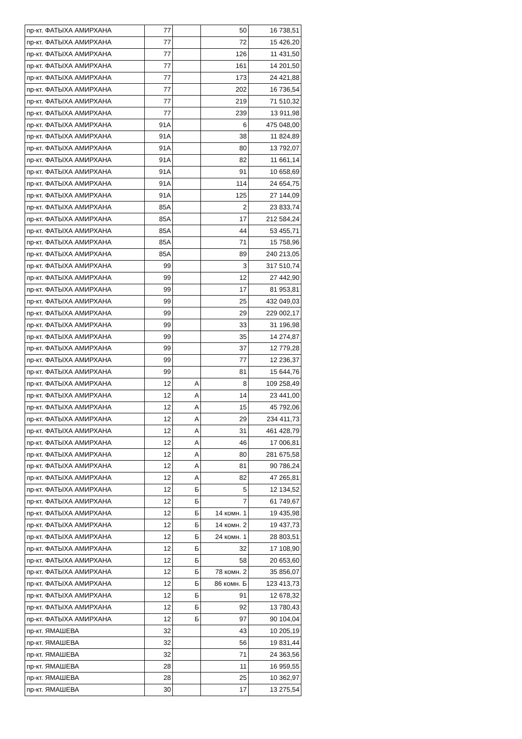| пр-кт. ФАТЫХА АМИРХАНА | 77 | | 50 | 16 738,51 |
| пр-кт. ФАТЫХА АМИРХАНА | 77 | | 72 | 15 426,20 |
| пр-кт. ФАТЫХА АМИРХАНА | 77 | | 126 | 11 431,50 |
| пр-кт. ФАТЫХА АМИРХАНА | 77 | | 161 | 14 201,50 |
| пр-кт. ФАТЫХА АМИРХАНА | 77 | | 173 | 24 421,88 |
| пр-кт. ФАТЫХА АМИРХАНА | 77 | | 202 | 16 736,54 |
| пр-кт. ФАТЫХА АМИРХАНА | 77 | | 219 | 71 510,32 |
| пр-кт. ФАТЫХА АМИРХАНА | 77 | | 239 | 13 911,98 |
| пр-кт. ФАТЫХА АМИРХАНА | 91А | | 6 | 475 048,00 |
| пр-кт. ФАТЫХА АМИРХАНА | 91А | | 38 | 11 824,89 |
| пр-кт. ФАТЫХА АМИРХАНА | 91А | | 80 | 13 792,07 |
| пр-кт. ФАТЫХА АМИРХАНА | 91А | | 82 | 11 661,14 |
| пр-кт. ФАТЫХА АМИРХАНА | 91А | | 91 | 10 658,69 |
| пр-кт. ФАТЫХА АМИРХАНА | 91А | | 114 | 24 654,75 |
| пр-кт. ФАТЫХА АМИРХАНА | 91А | | 125 | 27 144,09 |
| пр-кт. ФАТЫХА АМИРХАНА | 85А | | 2 | 23 833,74 |
| пр-кт. ФАТЫХА АМИРХАНА | 85А | | 17 | 212 584,24 |
| пр-кт. ФАТЫХА АМИРХАНА | 85А | | 44 | 53 455,71 |
| пр-кт. ФАТЫХА АМИРХАНА | 85А | | 71 | 15 758,96 |
| пр-кт. ФАТЫХА АМИРХАНА | 85А | | 89 | 240 213,05 |
| пр-кт. ФАТЫХА АМИРХАНА | 99 | | 3 | 317 510,74 |
| пр-кт. ФАТЫХА АМИРХАНА | 99 | | 12 | 27 442,90 |
| пр-кт. ФАТЫХА АМИРХАНА | 99 | | 17 | 81 953,81 |
| пр-кт. ФАТЫХА АМИРХАНА | 99 | | 25 | 432 049,03 |
| пр-кт. ФАТЫХА АМИРХАНА | 99 | | 29 | 229 002,17 |
| пр-кт. ФАТЫХА АМИРХАНА | 99 | | 33 | 31 196,98 |
| пр-кт. ФАТЫХА АМИРХАНА | 99 | | 35 | 14 274,87 |
| пр-кт. ФАТЫХА АМИРХАНА | 99 | | 37 | 12 779,28 |
| пр-кт. ФАТЫХА АМИРХАНА | 99 | | 77 | 12 236,37 |
| пр-кт. ФАТЫХА АМИРХАНА | 99 | | 81 | 15 644,76 |
| пр-кт. ФАТЫХА АМИРХАНА | 12 | А | 8 | 109 258,49 |
| пр-кт. ФАТЫХА АМИРХАНА | 12 | А | 14 | 23 441,00 |
| пр-кт. ФАТЫХА АМИРХАНА | 12 | А | 15 | 45 792,06 |
| пр-кт. ФАТЫХА АМИРХАНА | 12 | А | 29 | 234 411,73 |
| пр-кт. ФАТЫХА АМИРХАНА | 12 | А | 31 | 461 428,79 |
| пр-кт. ФАТЫХА АМИРХАНА | 12 | А | 46 | 17 006,81 |
| пр-кт. ФАТЫХА АМИРХАНА | 12 | А | 80 | 281 675,58 |
| пр-кт. ФАТЫХА АМИРХАНА | 12 | А | 81 | 90 786,24 |
| пр-кт. ФАТЫХА АМИРХАНА | 12 | А | 82 | 47 265,81 |
| пр-кт. ФАТЫХА АМИРХАНА | 12 | Б | 5 | 12 134,52 |
| пр-кт. ФАТЫХА АМИРХАНА | 12 | Б | 7 | 61 749,67 |
| пр-кт. ФАТЫХА АМИРХАНА | 12 | Б | 14 комн. 1 | 19 435,98 |
| пр-кт. ФАТЫХА АМИРХАНА | 12 | Б | 14 комн. 2 | 19 437,73 |
| пр-кт. ФАТЫХА АМИРХАНА | 12 | Б | 24 комн. 1 | 28 803,51 |
| пр-кт. ФАТЫХА АМИРХАНА | 12 | Б | 32 | 17 108,90 |
| пр-кт. ФАТЫХА АМИРХАНА | 12 | Б | 58 | 20 653,60 |
| пр-кт. ФАТЫХА АМИРХАНА | 12 | Б | 78 комн. 2 | 35 856,07 |
| пр-кт. ФАТЫХА АМИРХАНА | 12 | Б | 86 комн. Б | 123 413,73 |
| пр-кт. ФАТЫХА АМИРХАНА | 12 | Б | 91 | 12 678,32 |
| пр-кт. ФАТЫХА АМИРХАНА | 12 | Б | 92 | 13 780,43 |
| пр-кт. ФАТЫХА АМИРХАНА | 12 | Б | 97 | 90 104,04 |
| пр-кт. ЯМАШЕВА | 32 | | 43 | 10 205,19 |
| пр-кт. ЯМАШЕВА | 32 | | 56 | 19 831,44 |
| пр-кт. ЯМАШЕВА | 32 | | 71 | 24 363,56 |
| пр-кт. ЯМАШЕВА | 28 | | 11 | 16 959,55 |
| пр-кт. ЯМАШЕВА | 28 | | 25 | 10 362,97 |
| пр-кт. ЯМАШЕВА | 30 | | 17 | 13 275,54 |